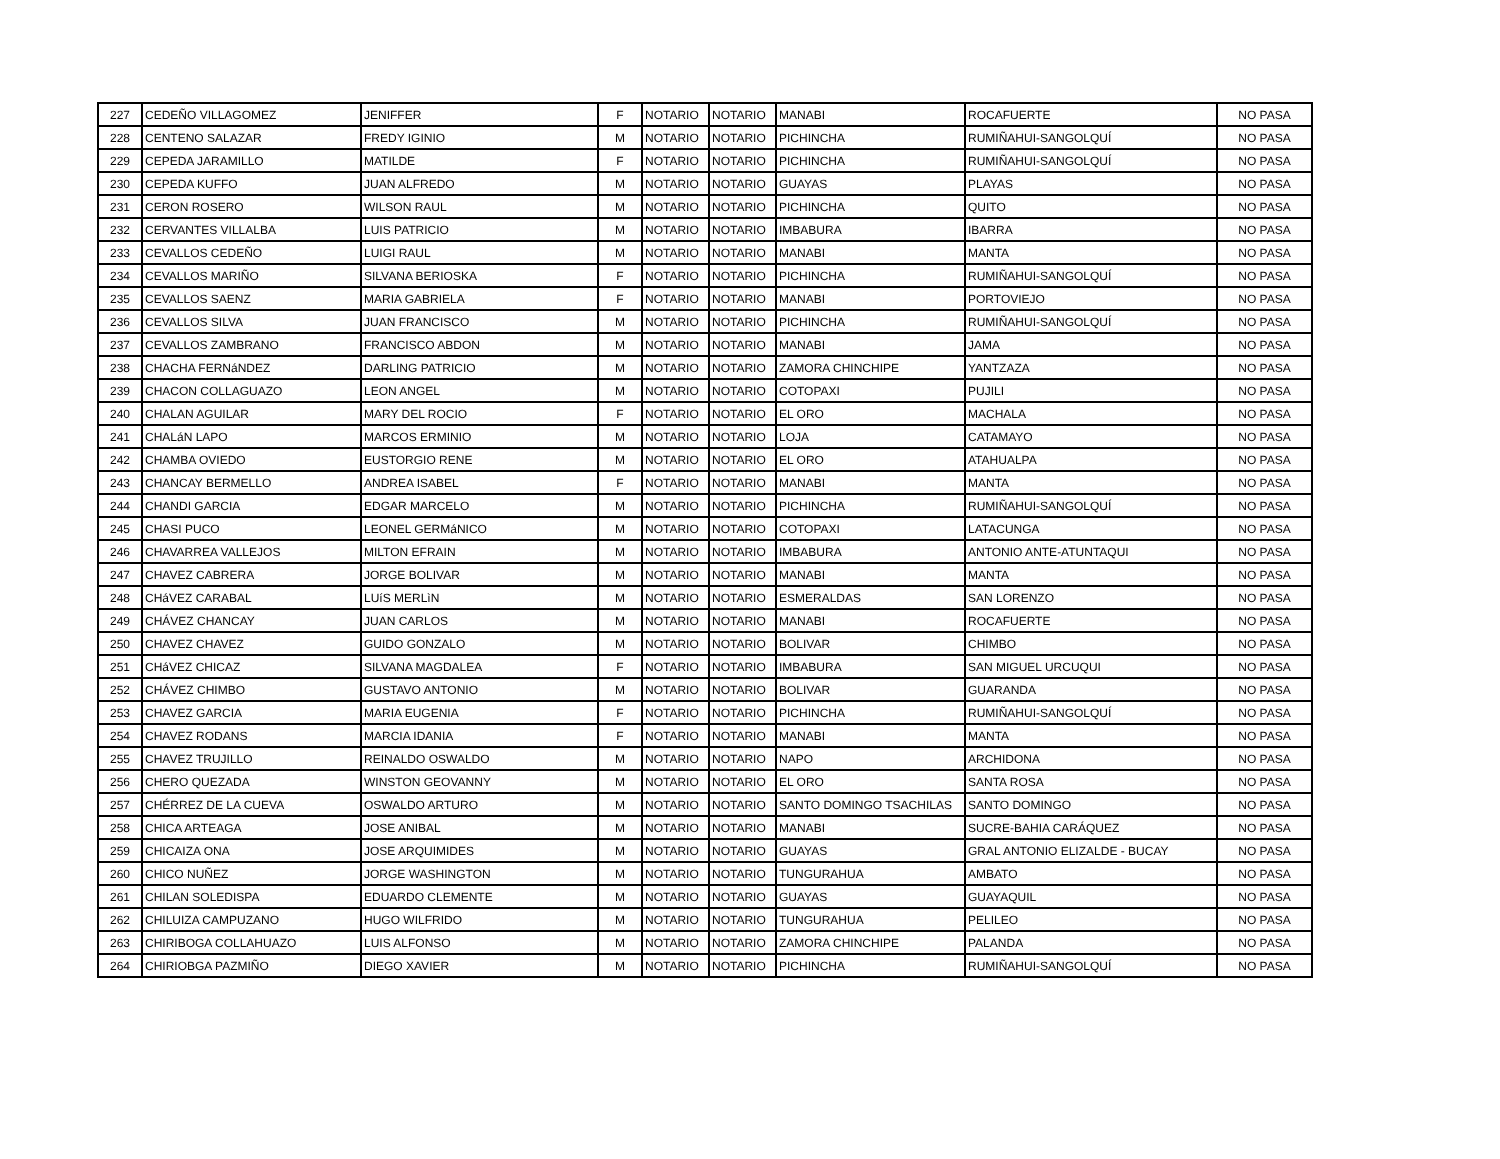| 227 | CEDEÑO VILLAGOMEZ | JENIFFER | F | NOTARIO | NOTARIO | MANABI | ROCAFUERTE | NO PASA |
| 228 | CENTENO SALAZAR | FREDY IGINIO | M | NOTARIO | NOTARIO | PICHINCHA | RUMIÑAHUI-SANGOLQUÍ | NO PASA |
| 229 | CEPEDA JARAMILLO | MATILDE | F | NOTARIO | NOTARIO | PICHINCHA | RUMIÑAHUI-SANGOLQUÍ | NO PASA |
| 230 | CEPEDA KUFFO | JUAN ALFREDO | M | NOTARIO | NOTARIO | GUAYAS | PLAYAS | NO PASA |
| 231 | CERON ROSERO | WILSON RAUL | M | NOTARIO | NOTARIO | PICHINCHA | QUITO | NO PASA |
| 232 | CERVANTES VILLALBA | LUIS PATRICIO | M | NOTARIO | NOTARIO | IMBABURA | IBARRA | NO PASA |
| 233 | CEVALLOS CEDEÑO | LUIGI RAUL | M | NOTARIO | NOTARIO | MANABI | MANTA | NO PASA |
| 234 | CEVALLOS MARIÑO | SILVANA BERIOSKA | F | NOTARIO | NOTARIO | PICHINCHA | RUMIÑAHUI-SANGOLQUÍ | NO PASA |
| 235 | CEVALLOS SAENZ | MARIA GABRIELA | F | NOTARIO | NOTARIO | MANABI | PORTOVIEJO | NO PASA |
| 236 | CEVALLOS SILVA | JUAN FRANCISCO | M | NOTARIO | NOTARIO | PICHINCHA | RUMIÑAHUI-SANGOLQUÍ | NO PASA |
| 237 | CEVALLOS ZAMBRANO | FRANCISCO ABDON | M | NOTARIO | NOTARIO | MANABI | JAMA | NO PASA |
| 238 | CHACHA FERNáNDEZ | DARLING PATRICIO | M | NOTARIO | NOTARIO | ZAMORA CHINCHIPE | YANTZAZA | NO PASA |
| 239 | CHACON COLLAGUAZO | LEON ANGEL | M | NOTARIO | NOTARIO | COTOPAXI | PUJILI | NO PASA |
| 240 | CHALAN AGUILAR | MARY DEL ROCIO | F | NOTARIO | NOTARIO | EL ORO | MACHALA | NO PASA |
| 241 | CHALáN LAPO | MARCOS ERMINIO | M | NOTARIO | NOTARIO | LOJA | CATAMAYO | NO PASA |
| 242 | CHAMBA OVIEDO | EUSTORGIO RENE | M | NOTARIO | NOTARIO | EL ORO | ATAHUALPA | NO PASA |
| 243 | CHANCAY BERMELLO | ANDREA ISABEL | F | NOTARIO | NOTARIO | MANABI | MANTA | NO PASA |
| 244 | CHANDI GARCIA | EDGAR MARCELO | M | NOTARIO | NOTARIO | PICHINCHA | RUMIÑAHUI-SANGOLQUÍ | NO PASA |
| 245 | CHASI PUCO | LEONEL GERMáNICO | M | NOTARIO | NOTARIO | COTOPAXI | LATACUNGA | NO PASA |
| 246 | CHAVARREA VALLEJOS | MILTON EFRAIN | M | NOTARIO | NOTARIO | IMBABURA | ANTONIO ANTE-ATUNTAQUI | NO PASA |
| 247 | CHAVEZ CABRERA | JORGE BOLIVAR | M | NOTARIO | NOTARIO | MANABI | MANTA | NO PASA |
| 248 | CHáVEZ CARABAL | LUíS MERLìN | M | NOTARIO | NOTARIO | ESMERALDAS | SAN LORENZO | NO PASA |
| 249 | CHÁVEZ CHANCAY | JUAN CARLOS | M | NOTARIO | NOTARIO | MANABI | ROCAFUERTE | NO PASA |
| 250 | CHAVEZ CHAVEZ | GUIDO GONZALO | M | NOTARIO | NOTARIO | BOLIVAR | CHIMBO | NO PASA |
| 251 | CHáVEZ CHICAZ | SILVANA MAGDALEA | F | NOTARIO | NOTARIO | IMBABURA | SAN MIGUEL URCUQUI | NO PASA |
| 252 | CHÁVEZ CHIMBO | GUSTAVO ANTONIO | M | NOTARIO | NOTARIO | BOLIVAR | GUARANDA | NO PASA |
| 253 | CHAVEZ GARCIA | MARIA EUGENIA | F | NOTARIO | NOTARIO | PICHINCHA | RUMIÑAHUI-SANGOLQUÍ | NO PASA |
| 254 | CHAVEZ RODANS | MARCIA IDANIA | F | NOTARIO | NOTARIO | MANABI | MANTA | NO PASA |
| 255 | CHAVEZ TRUJILLO | REINALDO OSWALDO | M | NOTARIO | NOTARIO | NAPO | ARCHIDONA | NO PASA |
| 256 | CHERO QUEZADA | WINSTON GEOVANNY | M | NOTARIO | NOTARIO | EL ORO | SANTA ROSA | NO PASA |
| 257 | CHÉRREZ DE LA CUEVA | OSWALDO ARTURO | M | NOTARIO | NOTARIO | SANTO DOMINGO TSACHILAS | SANTO DOMINGO | NO PASA |
| 258 | CHICA ARTEAGA | JOSE ANIBAL | M | NOTARIO | NOTARIO | MANABI | SUCRE-BAHIA CARÁQUEZ | NO PASA |
| 259 | CHICAIZA ONA | JOSE ARQUIMIDES | M | NOTARIO | NOTARIO | GUAYAS | GRAL ANTONIO ELIZALDE - BUCAY | NO PASA |
| 260 | CHICO NUÑEZ | JORGE WASHINGTON | M | NOTARIO | NOTARIO | TUNGURAHUA | AMBATO | NO PASA |
| 261 | CHILAN SOLEDISPA | EDUARDO CLEMENTE | M | NOTARIO | NOTARIO | GUAYAS | GUAYAQUIL | NO PASA |
| 262 | CHILUIZA CAMPUZANO | HUGO WILFRIDO | M | NOTARIO | NOTARIO | TUNGURAHUA | PELILEO | NO PASA |
| 263 | CHIRIBOGA COLLAHUAZO | LUIS ALFONSO | M | NOTARIO | NOTARIO | ZAMORA CHINCHIPE | PALANDA | NO PASA |
| 264 | CHIRIOBGA PAZMIÑO | DIEGO XAVIER | M | NOTARIO | NOTARIO | PICHINCHA | RUMIÑAHUI-SANGOLQUÍ | NO PASA |